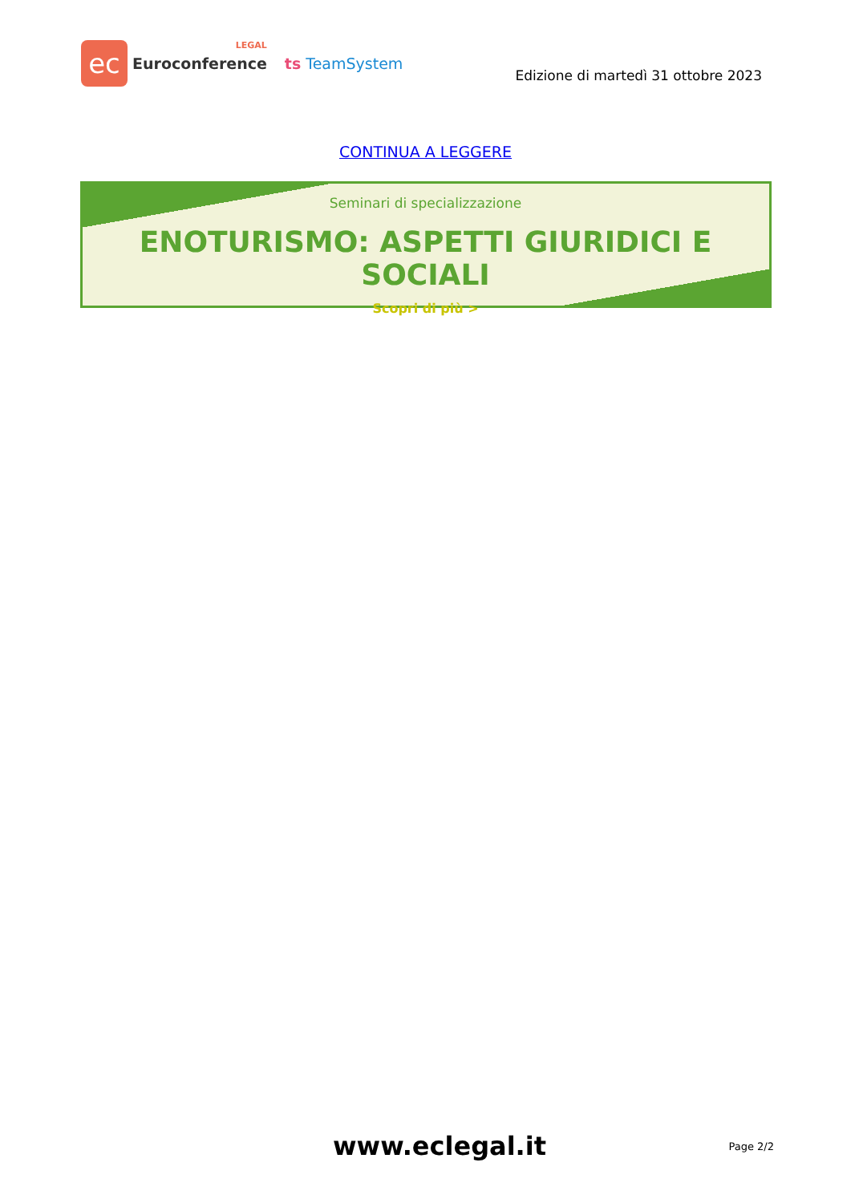ec
LEGAL
Euroconference
ts TeamSystem
Edizione di martedì 31 ottobre 2023
CONTINUA A LEGGERE
Seminari di specializzazione
ENOTURISMO: ASPETTI GIURIDICI E SOCIALI
Scopri di più >
www.eclegal.it
Page 2/2